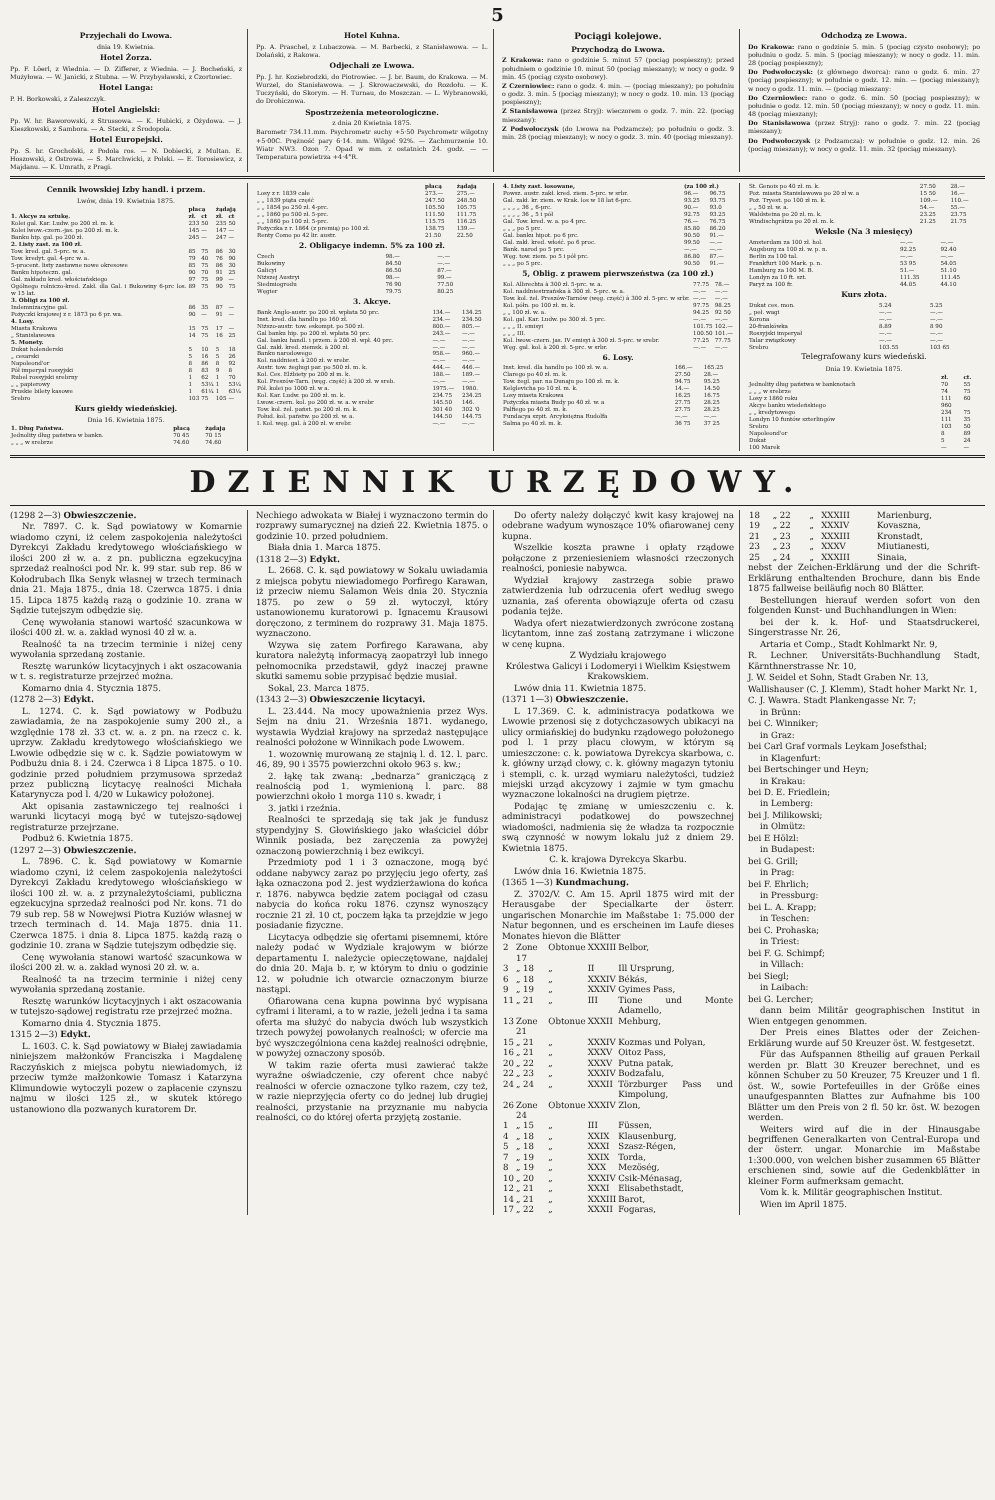5
Przyjechali do Lwowa.
dnia 19. Kwietnia.
Hotel Żorza.
Pp. F. Löerl, z Wiednia. — D. Zifferer, z Wiednia. — J. Bocheński, z Mużyłowa. — W. Janicki, z Stubna. — W. Przybysławski, z Czortowiec.
Hotel Langa:
P. H. Borkowski, z Zaleszczyk.
Hotel Angielski:
Pp. W. hr. Baworowski, z Strussowa. — K. Hubicki, z Ożydowa. — J. Kieszkowski, z Sambora. — A. Stecki, z Środopola.
Hotel Europejski.
Pp. S. hr. Grocholski, z Podola ros. — N. Dobiecki, z Multan. E. Hoszowski, z Ostrowa. — S. Marchwicki, z Polski. — E. Torosiewicz, z Majdanu. — K. Umrath, z Pragi.
Hotel Kuhna.
Pp. A. Praschel, z Lubaczowa. — M. Barbecki, z Stanisławowa. — L. Dolański, z Rakowa.
Odjechali ze Lwowa.
Pp. J. hr. Koziebrodzki, do Piotrowiec. — J. br. Baum, do Krakowa. — M. Wurzel, do Stanisławowa. — J. Skrowaczewski, do Rozdołu. — K. Tuczyński, do Skorym. — H. Turnau, do Moszczan. — L. Wybranowski, do Drohiczowa.
Spostrzeżenia meteorologiczne.
z dnia 20 Kwietnia 1875.
Barometr 734.11.mm. Psychrometr suchy +5·50 Psychrometr wilgotny +5·00C. Prężność pary 6·14. mm. Wilgoć 92%. — Zachmurzenie 10. Wiatr NW3. Ozon 7. Opad w mm. z ostatnich 24. godz. — — Temperatura powietrza +4·4°R.
Pociągi kolejowe.
Przychodzą do Lwowa.
Z Krakowa: rano o godzinie 5. minut 57 (pociąg pospieszny); przed południem o godzinie 10. minut 50 (pociąg mieszany); w nocy o godz. 9 min. 45 (pociąg czysto osobowy).
Z Czerniowiec: rano o godz. 4. min. — (pociąg mieszany); po południu o godz. 3. min. 5 (pociąg mieszany); w nocy o godz. 10. min. 13 (pociąg pospieszny);
Z Stanisławowa (przez Stryj): wieczorem o godz. 7. min. 22. (pociąg mieszany):
Z Podwołoczysk (do Lwowa na Podzamcze); po południu o godz. 3. min. 28 (pociąg mieszany); w nocy o godz. 3. min. 40 (pociąg mieszany).
Odchodzą ze Lwowa.
Do Krakowa: rano o godzinie 5. min. 5 (pociąg czysto osobowy); po południu o godz. 5. min. 5 (pociąg mieszany); w nocy o godz. 11. min. 28 (pociąg pospieszny);
Do Podwołoczysk: (z głównego dworca): rano o godz. 6. min. 27 (pociąg pospieszny); w południe o godz. 12. min. — (pociąg mieszany); w nocy o godz. 11. min. — (pociąg mieszany:
Do Czerniowiec: rano o godz. 6. min. 50 (pociąg pospieszny); w południe o godz. 12. min. 50 (pociąg mieszany); w nocy o godz. 11. min. 48 (pociąg mieszany);
Do Stanisławowa (przez Stryj): rano o godz. 7. min. 22 (pociąg mieszany);
Do Podwołoczysk (z Podzamcza): w południe o godz. 12. min. 26 (pociąg mieszany); w nocy o godz. 11. min. 32 (pociąg mieszany).
Cennik lwowskiej Izby handl. i przem.
Lwów, dnia 19. Kwietnia 1875.
| | płacą | | żądają | |
| --- | --- | --- | --- | --- |
| 1. Akcye za sztukę. | zł. | ct | zł. | ct |
| Kolei gal. Kar. Ludw. po 200 zł. m. k. | 233 | 50 | 235 | 50 |
| Kolei lwow.-czern.-jas. po 200 zł. m. k. | 145 | — | 147 | — |
| Banku hip. gal. po 200 zł. | 245 | — | 247 | — |
| 2. Listy zast. za 100 zł. | | | | |
| Tow. kred. gal. 5-prc. w. a. | 85 | 75 | 86 | 30 |
| Tow. kredyt. gal. 4-prc w. a. | 79 | 40 | 76 | 90 |
| 5-procent. listy zastawne nowe okresowe | 85 | 75 | 86 | 30 |
| Banku hipoteczn. gal. | 90 | 70 | 91 | 25 |
| Gal. zakładu kred. włościańskiego | 97 | 75 | 99 | — |
| Ogólnego rolniczo-kred. Zakł. dla Gal. i Bukowiny 6-prc los. w 15 lat. | 89 | 75 | 90 | 75 |
| 3. Obligi za 100 zł. | | | | |
| Indemnizacyjne gal. | 86 | 35 | 87 | — |
| Pożyczki krajowej z r. 1873 po 6 pr. wa. | 90 | — | 91 | — |
| 4. Losy. | | | | |
| Miasta Krakowa | 15 | 75 | 17 | — |
| „ Stanisławowa | 14 | 75 | 16 | 25 |
| 5. Monety. | | | | |
| Dukat holenderski | 5 | 10 | 5 | 18 |
| „ cesarski | 5 | 16 | 5 | 26 |
| Napoleond'or | 8 | 86 | 8 | 92 |
| Pół imperyał rossyjski | 8 | 83 | 9 | 8 |
| Rubel rossyjski srebrny | 1 | 62 | 1 | 70 |
| „ „ papierowy | 1 | 53¼ | 1 | 53¼ |
| Pruskie bilety kasowe | 1 | 61¼ | 1 | 63¼ |
| Srebro | 103 | 75 | 105 | — |
Kurs giełdy wiedeńskiej.
Dnia 16. Kwietnia 1875.
| 1. Dług Państwa. | płacą | żądają |
| --- | --- | --- |
| Jednolity dług państwa w bankn. | 70 45 | 70 15 |
| „ „ „ w srebrze | 74.60 | 74.60 |
| | płacą | żądają |
| --- | --- | --- |
| Losy z r. 1839 całe | 273.— | 275.— |
| „ „ 1839 piąta część | 247.50 | 248.50 |
| „ „ 1854 po 250 zł. 4-prc. | 105.50 | 105.75 |
| „ „ 1860 po 500 zł. 5-prc. | 111.50 | 111.75 |
| „ „ 1860 po 100 zł. 5-prc. | 115.75 | 116.25 |
| Pożyczka z r. 1864 (z premią) po 100 zł. | 138.75 | 139.— |
| Renty Como po 42 lir. austr. | 21.50 | 22.50 |
2. Obligacye indemn. 5% za 100 zł.
| Czech | 98.— | —.— |
| Bukowiny | 84.50 | —.— |
| Galicyi | 86.50 | 87.— |
| Niższej Austryi | 98.— | 99.— |
| Siedmiogrodu | 76 90 | 77.50 |
| Węgier | 79.75 | 80.25 |
3. Akcye.
| Bank Anglo-austr. po 200 zł. wpłata 50 prc. | 134.— | 134.25 |
| Inst. kred. dla handlu po 160 zł. | 234.— | 234.50 |
| Niższo-austr. tow. eskompt. po 500 zł. | 800.— | 805.— |
| Gal banku hip. po 200 zł. wpłata 50 prc. | 243.— | —.— |
| Gal. banku handl. i przem. à 200 zł. wpł. 40 prc. | —.— | —.— |
| Gal. zakł. kred. ziemsk. à 200 zł. | —.— | —.— |
| Banku narodowego | 958.— | 960.— |
| Kol. naddniest. à 200 zł. w srebr. | —.— | —.— |
| Austr. tow. żeglugi par. po 500 zł. m. k. | 444.— | 446.— |
| Kol. Ces. Elżbiety po 200 zł m. k. | 188.— | 189.— |
| Kol. Preszów-Tarn. (węg. część) à 200 zł. w sreb. | —.— | —.— |
| Pół. kolei po 1000 zł. w a. | 1975.— | 1980. |
| Kol. Kar. Ludw. po 200 zł. m. k. | 234.75 | 234.25 |
| Lwow.-czern. kol. po 200 zł. w. a. w srebr | 145.50 | 146. |
| Tow. kol. żel. państ. po 200 zł. m. k. | 301 40 | 302 '0 |
| Połud. kol. państw. po 200 zł. w. a. | 144.50 | 144.75 |
| I. Kol. węg. gal. à 200 zł. w srebr. | —.— | —.— |
| 4. Listy zast. losowane, | (za 100 zł.) | |
| --- | --- | --- |
| Powsz. austr. zakł. kred. ziem. 5-prc. w srbr. | 96.— | 96.75 |
| Gal. zakł. kr. ziem. w Krak. los w 18 lat 6-prc. | 93.25 | 93.75 |
| „ „ „ „ 36 „ 6-prc. | 90.— | 93.0 |
| „ „ „ „ 36 „ 5 i pół | 92.75 | 93.25 |
| Gal. Tow. kred. w. a. po 4 prc. | 76.— | 76.75 |
| „ „ „ po 5 prc. | 85.80 | 86.20 |
| Gal. banku hipot. po 6 prc. | 90.50 | 91.— |
| Gal. zakł. kred. włość. po 6 proc. | 99.50 | —.— |
| Bank. narod po 5 prc. | —.— | —.— |
| Węg. tow. ziem. po 5 i pół prc. | 86.80 | 87.— |
| „ „ „ po 5 prc. | 90.50 | 91.— |
5, Oblig. z prawem pierwszeństwa (za 100 zł.)
| Kol. Albrechta à 300 zł. 5-prc. w. a. | 77.75 | 78.— |
| Kol. naddniestrzańska à 300 zł. 5-prc. w. a. | —.— | —.— |
| Tow. kol. żel. Preszów-Tarnów (węg. część) à 300 zł. 5-prc. w srbr. | —.— | —.— |
| Kol. półn. po 100 zł. m. k. | 97.75 | 98.25 |
| „ „ 100 zł. w. a. | 94.25 | 92 50 |
| Kol. gal. Kar. Ludw. po 300 zł. 5 prc. | —.— | —.— |
| „ „ „ II. emisyi | 101.75 | 102.— |
| „ „ „ III. | 100.50 | 101.— |
| Kol. lwow.-czern. jas. IV emisyi à 300 zł. 5-prc. w srebr. | 77.25 | 77.75 |
| Węg. gal. kol. à 200 zł. 5-prc. w srbr. | —.— | —.— |
6. Losy.
| Inst. kred. dla handlu po 100 zł. w. a. | 166.— | 165.25 |
| Clarego po 40 zł. m. k. | 27.50 | 28.— |
| Tow. żegl. par. na Dunaju po 100 zł. m. k. | 94.75 | 95.25 |
| Kelglevicha po 10 zł. m. k. | 14.— | 14.50 |
| Losy miasta Krakowa | 16.25 | 16.75 |
| Pożyczka miasta Budy po 40 zł. w. a | 27.75 | 28.25 |
| Palfiego po 40 zł. m. k. | 27.75 | 28.25 |
| Fundacya szpit. Arcyksiężna Rudolfa | —.— | —.— |
| Salma po 40 zł. m. k. | 36 75 | 37 25 |
| St. Genois po 40 zł. m. k. | 27.50 | 28.— |
| Poż. miasta Stanisławowa po 20 zł w. a | 15 50 | 16.— |
| Poż. Tryest. po 100 zł m. k. | 109.— | 110.— |
| „ „ 50 zł. w. a. | 54.— | 55.— |
| Waldsteina po 20 zł. m. k. | 23.25 | 23.75 |
| Windischgrätza po 20 zł. m. k. | 21.25 | 21.75 |
Weksle (Na 3 miesięcy)
| Amsterdam za 100 zł. hol. | —.— | —.— |
| Augsburg za 100 zł. w. p. n. | 92.25 | 92.40 |
| Berlin za 100 tal. | —.— | —.— |
| Frankfurt 100 Mark. p. n. | 53 95 | 54.05 |
| Hamburg za 100 M. B. | 51.— | 51.10 |
| Londyn za 10 ft. szt. | 111.35 | 111.45 |
| Paryż za 100 fr. | 44.05 | 44.10 |
Kurs złota.
| Dukat ces. mon. | 5.24 | 5.25 |
| „ peł. wagi | —.— | —.— |
| Korona | —.— | —.— |
| 20-frankówka | 8.89 | 8 90 |
| Rossyjski imperyał | —.— | —.— |
| Talar związkowy | —.— | —.— |
| Srebro | 103.55 | 103 65 |
Telegrafowany kurs wiedeński.
Dnia 19. Kwietnia 1875.
| | zł. | ct. |
| --- | --- | --- |
| Jednolity dług państwa w banknotach | 70 | 55 |
| „ „ „ w srebrze | 74 | 75 |
| Losy z 1860 roku | 111 | 60 |
| Akcye banku wiedeńskiego | 960 | |
| „ „ kredytowego | 234 | 75 |
| Londyn 10 funtów szterlingów | 111 | 35 |
| Srebro | 103 | 50 |
| Napoleond'or | 8 | 89 |
| Dukat | 5 | 24 |
| 100 Marek | — | — |
DZIENNIK URZĘDOWY.
(1298 2—3) Obwieszczenie.
Nr. 7897. C. k. Sąd powiatowy w Komarnie wiadomo czyni, iż celem zaspokojenia należytości Dyrekcyi Zakładu kredytowego włościańskiego w ilości 200 zł w. a. z pn. publiczna egzekucyjna sprzedaż realności pod Nr. k. 99 star. sub rep. 86 w Kołodrubach Ilka Senyk własnej w trzech terminach dnia 21. Maja 1875., dnia 18. Czerwca 1875. i dnia 15. Lipca 1875 każdą razą o godzinie 10. zrana w Sądzie tutejszym odbędzie się.
Cenę wywołania stanowi wartość szacunkowa w ilości 400 zł. w. a. zakład wynosi 40 zł w. a.
Realność ta na trzecim terminie i niżej ceny wywołania sprzedaną zostanie.
Resztę warunków licytacyjnych i akt oszacowania w t. s. registraturze przejrzeć można.
Komarno dnia 4. Stycznia 1875.
(1278 2—3) Edykt.
L. 1274. C. k. Sąd powiatowy w Podbużu zawiadamia, że na zaspokojenie sumy 200 zł., a względnie 178 zł. 33 ct. w. a. z pn. na rzecz c. k. uprzyw. Zakładu kredytowego włościańskiego we Lwowie odbędzie się w c. k. Sądzie powiatowym w Podbużu dnia 8. i 24. Czerwca i 8 Lipca 1875. o 10. godzinie przed południem przymusowa sprzedaż przez publiczną licytacyę realności Michała Katarynycza pod l. 4/20 w Lukawicy położonej.
Akt opisania zastawniczego tej realności i warunki licytacyi mogą być w tutejszo-sądowej registraturze przejrzane.
Podbuż 6. Kwietnia 1875.
(1297 2—3) Obwieszczenie.
L. 7896. C. k. Sąd powiatowy w Komarnie wiadomo czyni, iż celem zaspokojenia należytości Dyrekcyi Zakładu kredytowego włościańskiego w ilości 100 zł. w. a. z przynależytościami, publiczna egzekucyjna sprzedaż realności pod Nr. kons. 71 do 79 sub rep. 58 w Nowejwsi Piotra Kuziów własnej w trzech terminach d. 14. Maja 1875. dnia 11. Czerwca 1875. i dnia 8. Lipca 1875. każdą razą o godzinie 10. zrana w Sądzie tutejszym odbędzie się.
Cenę wywołania stanowi wartość szacunkowa w ilości 200 zł. w. a. zakład wynosi 20 zł. w. a.
Realność ta na trzecim terminie i niżej ceny wywołania sprzedaną zostanie.
Resztę warunków licytacyjnych i akt oszacowania w tutejszo-sądowej registratu rze przejrzeć można.
Komarno dnia 4. Stycznia 1875.
1315 2—3) Edykt.
L. 1603. C. k. Sąd powiatowy w Białej zawiadamia niniejszem małżonków Franciszka i Magdalenę Raczyńskich z miejsca pobytu niewiadomych, iż przeciw tymże małżonkowie Tomasz i Katarzyna Klimundowie wytoczyli pozew o zapłacenie czynszu najmu w ilości 125 zł., w skutek którego ustanowiono dla pozwanych kuratorem Dr.
Nechiego adwokata w Białej i wyznaczono termin do rozprawy sumarycznej na dzień 22. Kwietnia 1875. o godzinie 10. przed południem.
Biała dnia 1. Marca 1875.
(1318 2—3) Edykt.
L. 2668. C. k. sąd powiatowy w Sokalu uwiadamia z miejsca pobytu niewiadomego Porfirego Karawan, iż przeciw niemu Salamon Weis dnia 20. Stycznia 1875. po zew o 59 zł. wytoczył, który ustanowionemu kuratorowi p. Ignacemu Krausowi doręczono, z terminem do rozprawy 31. Maja 1875. wyznaczono.
Wzywa się zatem Porfirego Karawana, aby kuratora należytą informacyą zaopatrzył lub innego pełnomocnika przedstawił, gdyż inaczej prawne skutki samemu sobie przypisać będzie musiał.
Sokal, 23. Marca 1875.
(1343 2—3) Obwieszczenie licytacyi.
L. 23.444. Na mocy upoważnienia przez Wys. Sejm na dniu 21. Września 1871. wydanego, wystawia Wydział krajowy na sprzedaż następujące realności położone w Winnikach pode Lwowem.
1. wozownię murowaną ze stajnią l. d. 12. l. parc. 46, 89, 90 i 3575 powierzchni około 963 s. kw.;
2. łąkę tak zwaną: „bednarza“ graniczącą z realnością pod 1. wymienioną l. parc. 88 powierzchni około 1 morga 110 s. kwadr, i
3. jatki i rzeźnia.
Realności te sprzedają się tak jak je fundusz stypendyjny S. Głowińskiego jako właściciel dóbr Winnik posiada, bez zaręczenia za powyżej oznaczoną powierzchnią i bez ewikcyi.
Przedmioty pod 1 i 3 oznaczone, mogą być oddane nabywcy zaraz po przyjęciu jego oferty, zaś łąka oznaczona pod 2. jest wydzierżawiona do końca r. 1876. nabywca będzie zatem pociągał od czasu nabycia do końca roku 1876. czynsz wynoszący rocznie 21 zł. 10 ct, poczem łąka ta przejdzie w jego posiadanie fizyczne.
Licytacya odbędzie się ofertami pisemnemi, które należy podać w Wydziale krajowym w biórze departamentu I. należycie opieczętowane, najdalej do dnia 20. Maja b. r, w którym to dniu o godzinie 12. w południe ich otwarcie oznaczonym biurze nastąpi.
Ofiarowana cena kupna powinna być wypisana cyframi i literami, a to w razie, jeżeli jedna i ta sama oferta ma służyć do nabycia dwóch lub wszystkich trzech powyżej powołanych realności; w ofercie ma być wyszczególniona cena każdej realności odrębnie, w powyżej oznaczony sposób.
W takim razie oferta musi zawierać także wyraźne oświadczenie, czy oferent chce nabyć realności w ofercie oznaczone tylko razem, czy też, w razie nieprzyjęcia oferty co do jednej lub drugiej realności, przystanie na przyznanie mu nabycia realności, co do której oferta przyjętą zostanie.
Do oferty należy dołączyć kwit kasy krajowej na odebrane wadyum wynoszące 10% ofiarowanej ceny kupna.
Wszelkie koszta prawne i opłaty rządowe połączone z przeniesieniem własności rzeczonych realności, poniesie nabywca.
Wydział krajowy zastrzega sobie prawo zatwierdzenia lub odrzucenia ofert według swego uznania, zaś oferenta obowiązuje oferta od czasu podania tejże.
Wadya ofert niezatwierdzonych zwrócone zostaną licytantom, inne zaś zostaną zatrzymane i wliczone w cenę kupna.
Z Wydziału krajowego
Królestwa Galicyi i Lodomeryi i Wielkim Księstwem Krakowskiem.
Lwów dnia 11. Kwietnia 1875.
(1371 1—3) Obwieszczenie.
L 17.369. C. k. administracya podatkowa we Lwowie przenosi się z dotychczasowych ubikacyi na ulicy ormiańskiej do budynku rządowego położonego pod l. 1 przy placu cłowym, w którym są umieszczone: c. k. powiatowa Dyrekcya skarbowa, c. k. główny urząd cłowy, c. k. główny magazyn tytoniu i stempli, c. k. urząd wymiaru należytości, tudzież miejski urząd akcyzowy i zajmie w tym gmachu wyznaczone lokalności na drugiem piętrze.
Podając tę zmianę w umieszczeniu c. k. administracyi podatkowej do powszechnej wiadomości, nadmienia się że władza ta rozpocznie swą czynność w nowym lokalu już z dniem 29. Kwietnia 1875.
C. k. krajowa Dyrekcya Skarbu.
Lwów dnia 16. Kwietnia 1875.
(1365 1—3) Kundmachung.
Z. 3702/V. C. Am 15. April 1875 wird mit der Herausgabe der Specialkarte der österr. ungarischen Monarchie im Maßstabe 1: 75.000 der Natur begonnen, und es erscheinen im Laufe dieses Monates hievon die Blätter
| 2 | Zone 17 | Obtonue | XXXIII | Belbor, |
| 3 | „ 18 | „ | II | Ill Ursprung, |
| 6 | „ 18 | „ | XXXIV | Békás, |
| 9 | „ 19 | „ | XXXIV | Gyimes Pass, |
| 11 | „ 21 | „ | III | Tione und Monte Adamello, |
| 13 | Zone 21 | Obtonue | XXXII | Mehburg, |
| 15 | „ 21 | „ | XXXIV | Kozmas und Polyan, |
| 16 | „ 21 | „ | XXXV | Oitoz Pass, |
| 20 | „ 22 | „ | XXXV | Putna patak, |
| 22 | „ 23 | „ | XXXIV | Bodzafalu, |
| 24 | „ 24 | „ | XXXII | Törzburger Pass und Kimpolung, |
| 26 | Zone 24 | Obtonue | XXXIV | Zlon, |
| 1 | „ 15 | „ | III | Füssen, |
| 4 | „ 18 | „ | XXIX | Klausenburg, |
| 5 | „ 18 | „ | XXXI | Szasz-Régen, |
| 7 | „ 19 | „ | XXIX | Torda, |
| 8 | „ 19 | „ | XXX | Mezöség, |
| 10 | „ 20 | „ | XXXIV | Csik-Ménasag, |
| 12 | „ 21 | „ | XXXI | Elisabethstadt, |
| 14 | „ 21 | „ | XXXIII | Barot, |
| 17 | „ 22 | „ | XXXII | Fogaras, |
| 18 | „ 22 | „ | XXXIII | Marienburg, |
| 19 | „ 22 | „ | XXXIV | Kovaszna, |
| 21 | „ 23 | „ | XXXIII | Kronstadt, |
| 23 | „ 23 | „ | XXXV | Miutianesti, |
| 25 | „ 24 | „ | XXXIII | Sinaia, |
nebst der Zeichen-Erklärung und der die Schrift-Erklärung enthaltenden Brochure, dann bis Ende 1875 fallweise beiläufig noch 80 Blätter.
Bestellungen hierauf werden sofort von den folgenden Kunst- und Buchhandlungen in Wien:
bei der k. k. Hof- und Staatsdruckerei, Singerstrasse Nr. 26,
Artaria et Comp., Stadt Kohlmarkt Nr. 9,
R. Lechner. Universitäts-Buchhandlung Stadt, Kärnthnerstrasse Nr. 10,
J. W. Seidel et Sohn, Stadt Graben Nr. 13,
Wallishauser (C. J. Klemm), Stadt hoher Markt Nr. 1,
C. J. Wawra. Stadt Plankengasse Nr. 7;
in Brünn:
bei C. Winniker;
in Graz:
bei Carl Graf vormals Leykam Josefsthal;
in Klagenfurt:
bei Bertschinger und Heyn;
in Krakau:
bei D. E. Friedlein;
in Lemberg:
bei J. Milikowski;
in Olmütz:
bei E Hölzl:
in Budapest:
bei G. Grill;
in Prag:
bei F. Ehrlich;
in Pressburg:
bei L. A. Krapp;
in Teschen:
bei C. Prohaska;
in Triest:
bei F. G. Schimpf;
in Villach:
bei Siegl;
in Laibach:
bei G. Lercher;
dann beim Militär geographischen Institut in Wien entgegen genommen.
Der Preis eines Blattes oder der Zeichen-Erklärung wurde auf 50 Kreuzer öst. W. festgesetzt.
Für das Aufspannen 8theilig auf grauen Perkail werden pr. Blatt 30 Kreuzer berechnet, und es können Schuber zu 50 Kreuzer, 75 Kreuzer und 1 fl. öst. W., sowie Portefeuilles in der Größe eines unaufgespannten Blattes zur Aufnahme bis 100 Blätter um den Preis von 2 fl. 50 kr. öst. W. bezogen werden.
Weiters wird auf die in der Hinausgabe begriffenen Generalkarten von Central-Europa und der österr. ungar. Monarchie im Maßstabe 1:300.000, von welchen bisher zusammen 65 Blätter erschienen sind, sowie auf die Gedenkblätter in kleiner Form aufmerksam gemacht.
Vom k. k. Militär geographischen Institut.
Wien im April 1875.